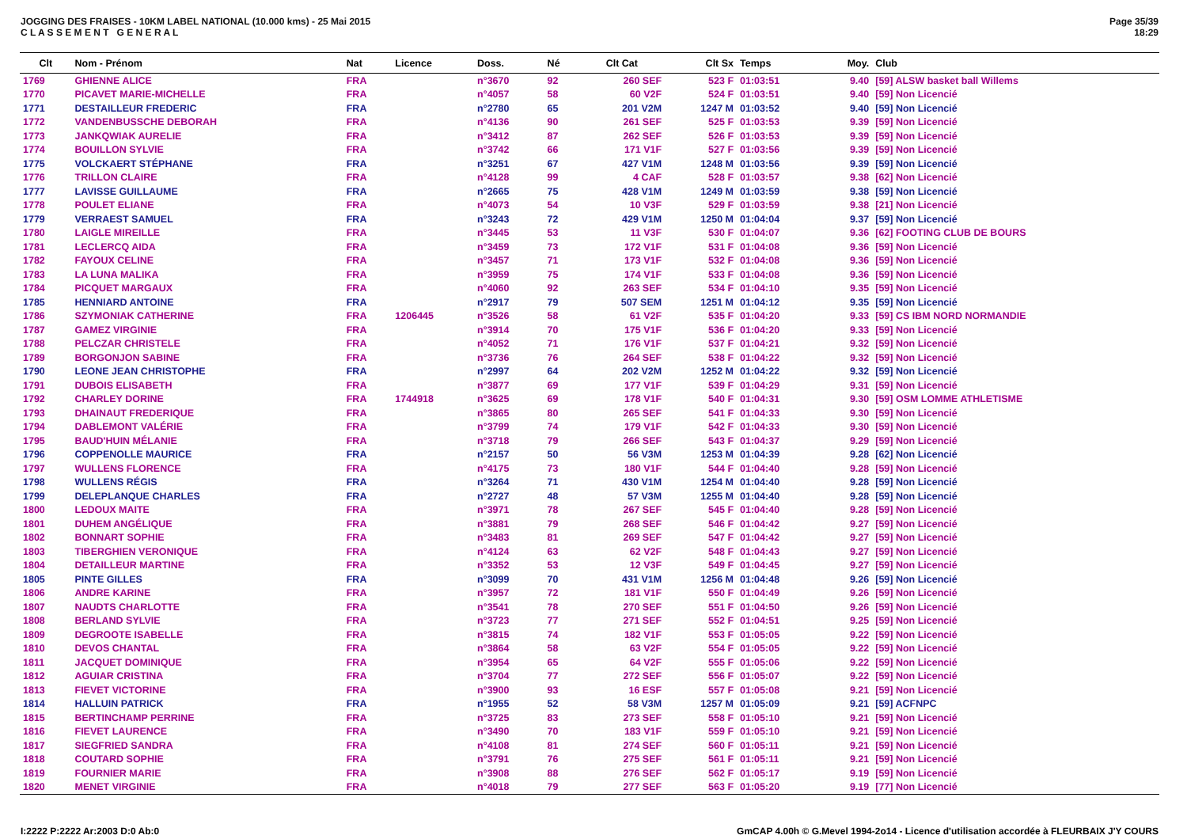JOGGING DES FRAISES - 10KM LABEL NATIONAL (10.000 kms) - 25 Mai 2015
C L A S S E M E N T G E N E R A L
Page 35/39
18:29
| Clt | Nom - Prénom | Nat | Licence | Doss. | Né | Clt Cat | Clt Sx | Temps | Moy. | Club |
| --- | --- | --- | --- | --- | --- | --- | --- | --- | --- | --- |
| 1769 | GHIENNE ALICE | FRA | | n°3670 | 92 | 260 SEF | 523 F | 01:03:51 | 9.40 | [59] ALSW basket ball Willems |
| 1770 | PICAVET MARIE-MICHELLE | FRA | | n°4057 | 58 | 60 V2F | 524 F | 01:03:51 | 9.40 | [59] Non Licencié |
| 1771 | DESTAILLEUR FREDERIC | FRA | | n°2780 | 65 | 201 V2M | 1247 M | 01:03:52 | 9.40 | [59] Non Licencié |
| 1772 | VANDENBUSSCHE DEBORAH | FRA | | n°4136 | 90 | 261 SEF | 525 F | 01:03:53 | 9.39 | [59] Non Licencié |
| 1773 | JANKQWIAK AURELIE | FRA | | n°3412 | 87 | 262 SEF | 526 F | 01:03:53 | 9.39 | [59] Non Licencié |
| 1774 | BOUILLON SYLVIE | FRA | | n°3742 | 66 | 171 V1F | 527 F | 01:03:56 | 9.39 | [59] Non Licencié |
| 1775 | VOLCKAERT STÉPHANE | FRA | | n°3251 | 67 | 427 V1M | 1248 M | 01:03:56 | 9.39 | [59] Non Licencié |
| 1776 | TRILLON CLAIRE | FRA | | n°4128 | 99 | 4 CAF | 528 F | 01:03:57 | 9.38 | [62] Non Licencié |
| 1777 | LAVISSE GUILLAUME | FRA | | n°2665 | 75 | 428 V1M | 1249 M | 01:03:59 | 9.38 | [59] Non Licencié |
| 1778 | POULET ELIANE | FRA | | n°4073 | 54 | 10 V3F | 529 F | 01:03:59 | 9.38 | [21] Non Licencié |
| 1779 | VERRAEST SAMUEL | FRA | | n°3243 | 72 | 429 V1M | 1250 M | 01:04:04 | 9.37 | [59] Non Licencié |
| 1780 | LAIGLE MIREILLE | FRA | | n°3445 | 53 | 11 V3F | 530 F | 01:04:07 | 9.36 | [62] FOOTING CLUB DE BOURS |
| 1781 | LECLERCQ AIDA | FRA | | n°3459 | 73 | 172 V1F | 531 F | 01:04:08 | 9.36 | [59] Non Licencié |
| 1782 | FAYOUX CELINE | FRA | | n°3457 | 71 | 173 V1F | 532 F | 01:04:08 | 9.36 | [59] Non Licencié |
| 1783 | LA LUNA MALIKA | FRA | | n°3959 | 75 | 174 V1F | 533 F | 01:04:08 | 9.36 | [59] Non Licencié |
| 1784 | PICQUET MARGAUX | FRA | | n°4060 | 92 | 263 SEF | 534 F | 01:04:10 | 9.35 | [59] Non Licencié |
| 1785 | HENNIARD ANTOINE | FRA | | n°2917 | 79 | 507 SEM | 1251 M | 01:04:12 | 9.35 | [59] Non Licencié |
| 1786 | SZYMONIAK CATHERINE | FRA | 1206445 | n°3526 | 58 | 61 V2F | 535 F | 01:04:20 | 9.33 | [59] CS IBM NORD NORMANDIE |
| 1787 | GAMEZ VIRGINIE | FRA | | n°3914 | 70 | 175 V1F | 536 F | 01:04:20 | 9.33 | [59] Non Licencié |
| 1788 | PELCZAR CHRISTELE | FRA | | n°4052 | 71 | 176 V1F | 537 F | 01:04:21 | 9.32 | [59] Non Licencié |
| 1789 | BORGONJON SABINE | FRA | | n°3736 | 76 | 264 SEF | 538 F | 01:04:22 | 9.32 | [59] Non Licencié |
| 1790 | LEONE JEAN CHRISTOPHE | FRA | | n°2997 | 64 | 202 V2M | 1252 M | 01:04:22 | 9.32 | [59] Non Licencié |
| 1791 | DUBOIS ELISABETH | FRA | | n°3877 | 69 | 177 V1F | 539 F | 01:04:29 | 9.31 | [59] Non Licencié |
| 1792 | CHARLEY DORINE | FRA | 1744918 | n°3625 | 69 | 178 V1F | 540 F | 01:04:31 | 9.30 | [59] OSM LOMME ATHLETISME |
| 1793 | DHAINAUT FREDERIQUE | FRA | | n°3865 | 80 | 265 SEF | 541 F | 01:04:33 | 9.30 | [59] Non Licencié |
| 1794 | DABLEMONT VALÉRIE | FRA | | n°3799 | 74 | 179 V1F | 542 F | 01:04:33 | 9.30 | [59] Non Licencié |
| 1795 | BAUD'HUIN MÉLANIE | FRA | | n°3718 | 79 | 266 SEF | 543 F | 01:04:37 | 9.29 | [59] Non Licencié |
| 1796 | COPPENOLLE MAURICE | FRA | | n°2157 | 50 | 56 V3M | 1253 M | 01:04:39 | 9.28 | [62] Non Licencié |
| 1797 | WULLENS FLORENCE | FRA | | n°4175 | 73 | 180 V1F | 544 F | 01:04:40 | 9.28 | [59] Non Licencié |
| 1798 | WULLENS RÉGIS | FRA | | n°3264 | 71 | 430 V1M | 1254 M | 01:04:40 | 9.28 | [59] Non Licencié |
| 1799 | DELEPLANQUE CHARLES | FRA | | n°2727 | 48 | 57 V3M | 1255 M | 01:04:40 | 9.28 | [59] Non Licencié |
| 1800 | LEDOUX MAITE | FRA | | n°3971 | 78 | 267 SEF | 545 F | 01:04:40 | 9.28 | [59] Non Licencié |
| 1801 | DUHEM ANGÉLIQUE | FRA | | n°3881 | 79 | 268 SEF | 546 F | 01:04:42 | 9.27 | [59] Non Licencié |
| 1802 | BONNART SOPHIE | FRA | | n°3483 | 81 | 269 SEF | 547 F | 01:04:42 | 9.27 | [59] Non Licencié |
| 1803 | TIBERGHIEN VERONIQUE | FRA | | n°4124 | 63 | 62 V2F | 548 F | 01:04:43 | 9.27 | [59] Non Licencié |
| 1804 | DETAILLEUR MARTINE | FRA | | n°3352 | 53 | 12 V3F | 549 F | 01:04:45 | 9.27 | [59] Non Licencié |
| 1805 | PINTE GILLES | FRA | | n°3099 | 70 | 431 V1M | 1256 M | 01:04:48 | 9.26 | [59] Non Licencié |
| 1806 | ANDRE KARINE | FRA | | n°3957 | 72 | 181 V1F | 550 F | 01:04:49 | 9.26 | [59] Non Licencié |
| 1807 | NAUDTS CHARLOTTE | FRA | | n°3541 | 78 | 270 SEF | 551 F | 01:04:50 | 9.26 | [59] Non Licencié |
| 1808 | BERLAND SYLVIE | FRA | | n°3723 | 77 | 271 SEF | 552 F | 01:04:51 | 9.25 | [59] Non Licencié |
| 1809 | DEGROOTE ISABELLE | FRA | | n°3815 | 74 | 182 V1F | 553 F | 01:05:05 | 9.22 | [59] Non Licencié |
| 1810 | DEVOS CHANTAL | FRA | | n°3864 | 58 | 63 V2F | 554 F | 01:05:05 | 9.22 | [59] Non Licencié |
| 1811 | JACQUET DOMINIQUE | FRA | | n°3954 | 65 | 64 V2F | 555 F | 01:05:06 | 9.22 | [59] Non Licencié |
| 1812 | AGUIAR CRISTINA | FRA | | n°3704 | 77 | 272 SEF | 556 F | 01:05:07 | 9.22 | [59] Non Licencié |
| 1813 | FIEVET VICTORINE | FRA | | n°3900 | 93 | 16 ESF | 557 F | 01:05:08 | 9.21 | [59] Non Licencié |
| 1814 | HALLUIN PATRICK | FRA | | n°1955 | 52 | 58 V3M | 1257 M | 01:05:09 | 9.21 | [59] ACFNPC |
| 1815 | BERTINCHAMP PERRINE | FRA | | n°3725 | 83 | 273 SEF | 558 F | 01:05:10 | 9.21 | [59] Non Licencié |
| 1816 | FIEVET LAURENCE | FRA | | n°3490 | 70 | 183 V1F | 559 F | 01:05:10 | 9.21 | [59] Non Licencié |
| 1817 | SIEGFRIED SANDRA | FRA | | n°4108 | 81 | 274 SEF | 560 F | 01:05:11 | 9.21 | [59] Non Licencié |
| 1818 | COUTARD SOPHIE | FRA | | n°3791 | 76 | 275 SEF | 561 F | 01:05:11 | 9.21 | [59] Non Licencié |
| 1819 | FOURNIER MARIE | FRA | | n°3908 | 88 | 276 SEF | 562 F | 01:05:17 | 9.19 | [59] Non Licencié |
| 1820 | MENET VIRGINIE | FRA | | n°4018 | 79 | 277 SEF | 563 F | 01:05:20 | 9.19 | [77] Non Licencié |
I:2222 P:2222 Ar:2003 D:0 Ab:0 GmCAP 4.00h © G.Mevel 1994-2o14 - Licence d'utilisation accordée à FLEURBAIX J'Y COURS